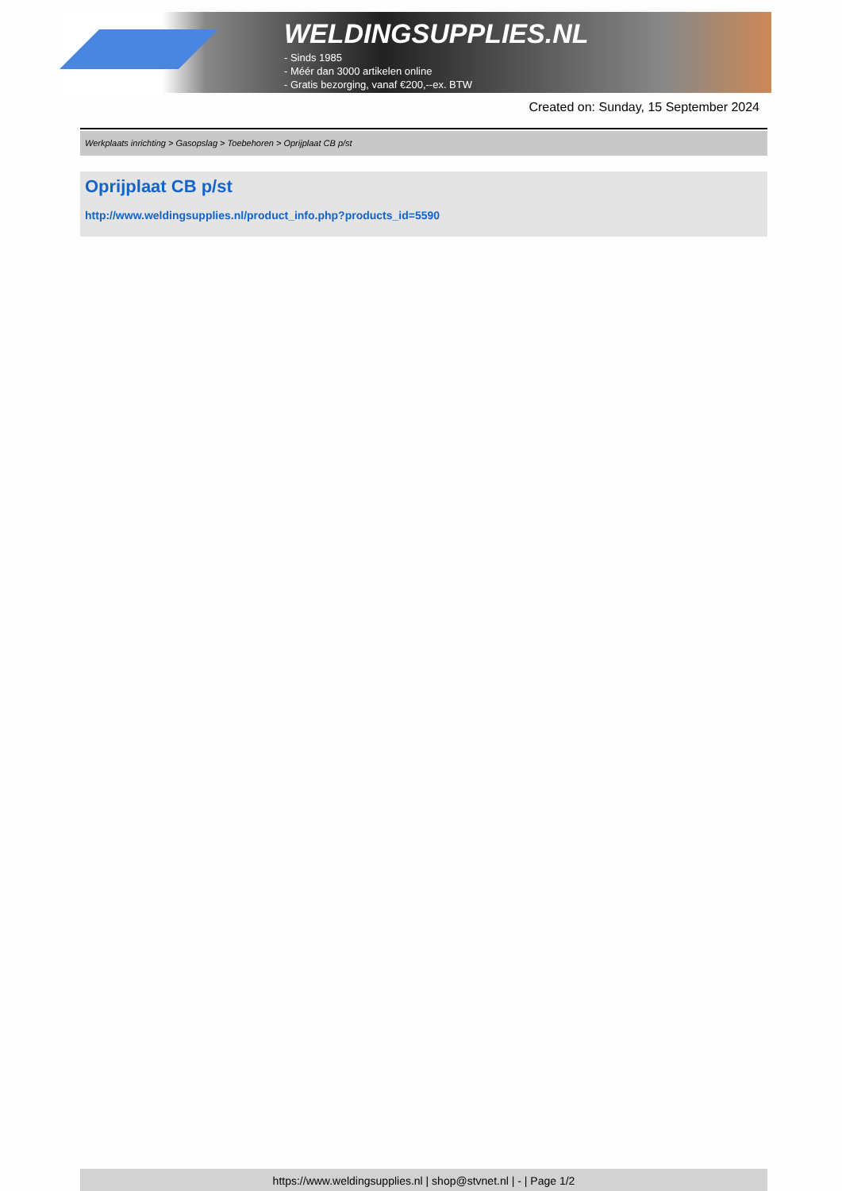WELDINGSUPPLIES.NL
- Sinds 1985
- Méér dan 3000 artikelen online
- Gratis bezorging, vanaf €200,--ex. BTW
Created on: Sunday, 15 September 2024
Werkplaats inrichting > Gasopslag > Toebehoren > Oprijplaat CB p/st
Oprijplaat CB p/st
http://www.weldingsupplies.nl/product_info.php?products_id=5590
https://www.weldingsupplies.nl | shop@stvnet.nl | - | Page 1/2